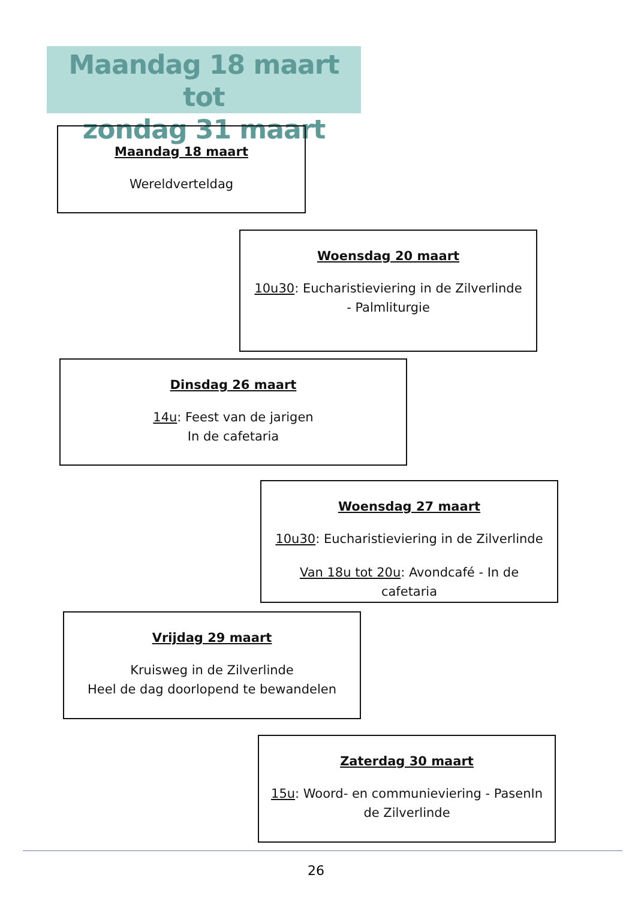Maandag 18 maart tot
zondag 31 maart
Maandag 18 maart
Wereldverteldag
Woensdag 20 maart
10u30: Eucharistieviering in de Zilverlinde - Palmliturgie
Dinsdag 26 maart
14u: Feest van de jarigen
In de cafetaria
Woensdag 27 maart
10u30: Eucharistieviering in de Zilverlinde
Van 18u tot 20u: Avondcafé - In de cafetaria
Vrijdag 29 maart
Kruisweg in de Zilverlinde
Heel de dag doorlopend te bewandelen
Zaterdag 30 maart
15u: Woord- en communieviering - PasenIn de Zilverlinde
26